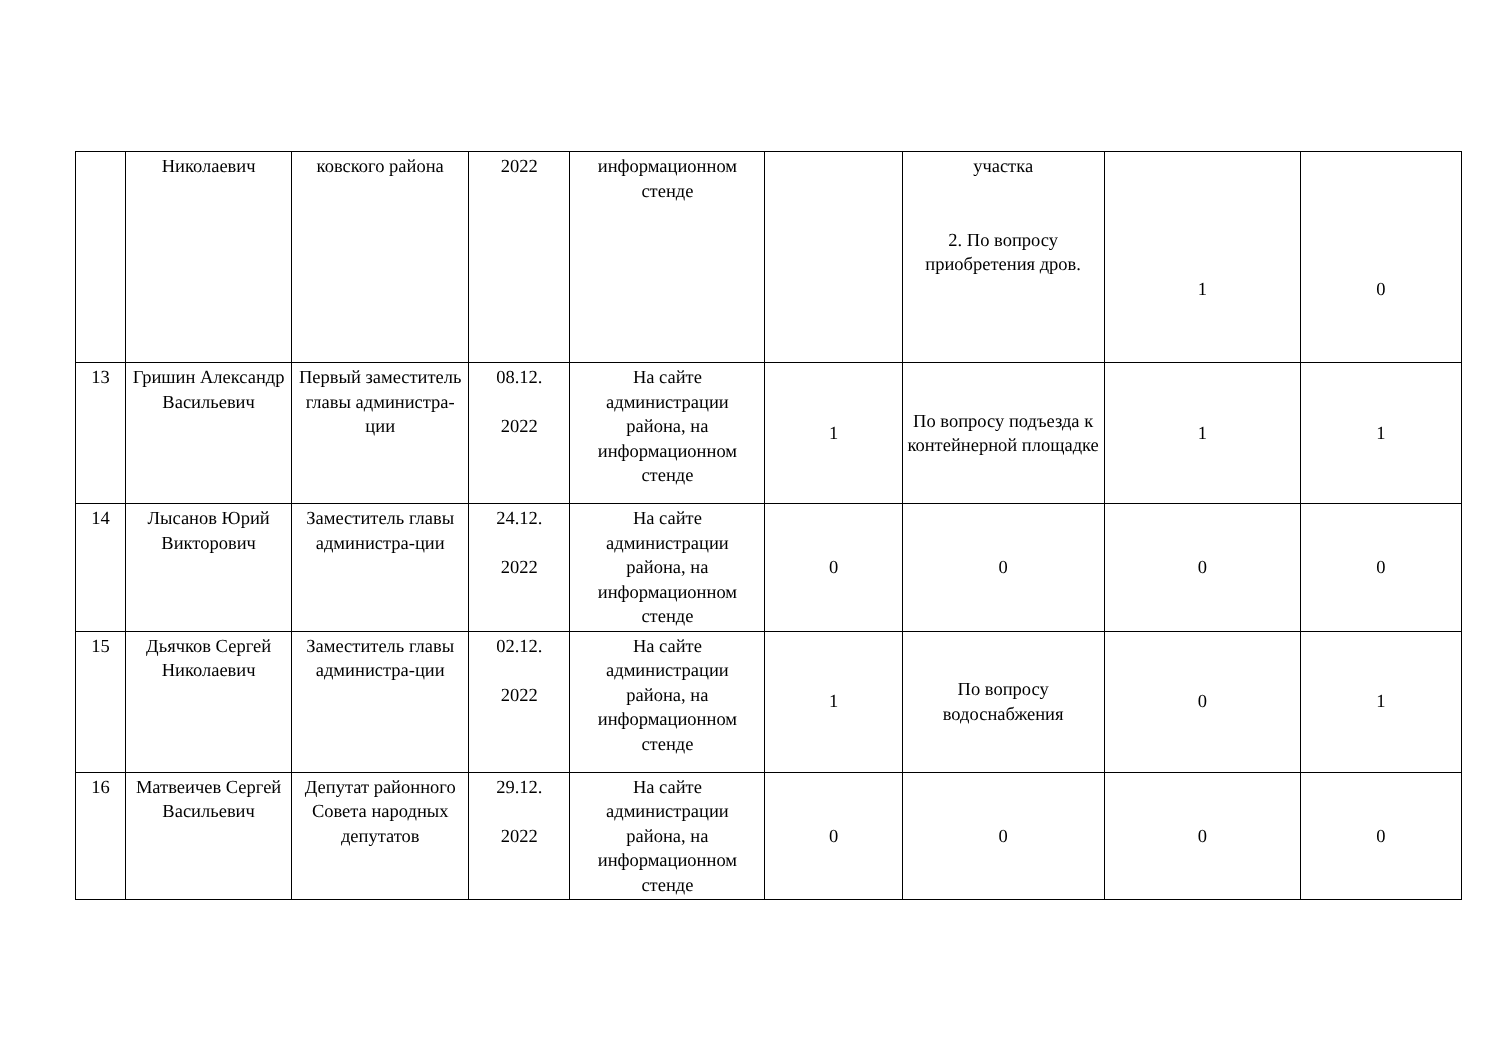| | Николаевич | ковского района | 2022 | информационном стенде | | участка 2. По вопросу приобретения дров. | 1 | 0 |
| 13 | Гришин Александр Васильевич | Первый заместитель главы администра-ции | 08.12. 2022 | На сайте администрации района, на информационном стенде | 1 | По вопросу подъезда к контейнерной площадке | 1 | 1 |
| 14 | Лысанов Юрий Викторович | Заместитель главы администра-ции | 24.12. 2022 | На сайте администрации района, на информационном стенде | 0 | 0 | 0 | 0 |
| 15 | Дьячков Сергей Николаевич | Заместитель главы администра-ции | 02.12. 2022 | На сайте администрации района, на информационном стенде | 1 | По вопросу водоснабжения | 0 | 1 |
| 16 | Матвеичев Сергей Васильевич | Депутат районного Совета народных депутатов | 29.12. 2022 | На сайте администрации района, на информационном стенде | 0 | 0 | 0 | 0 |